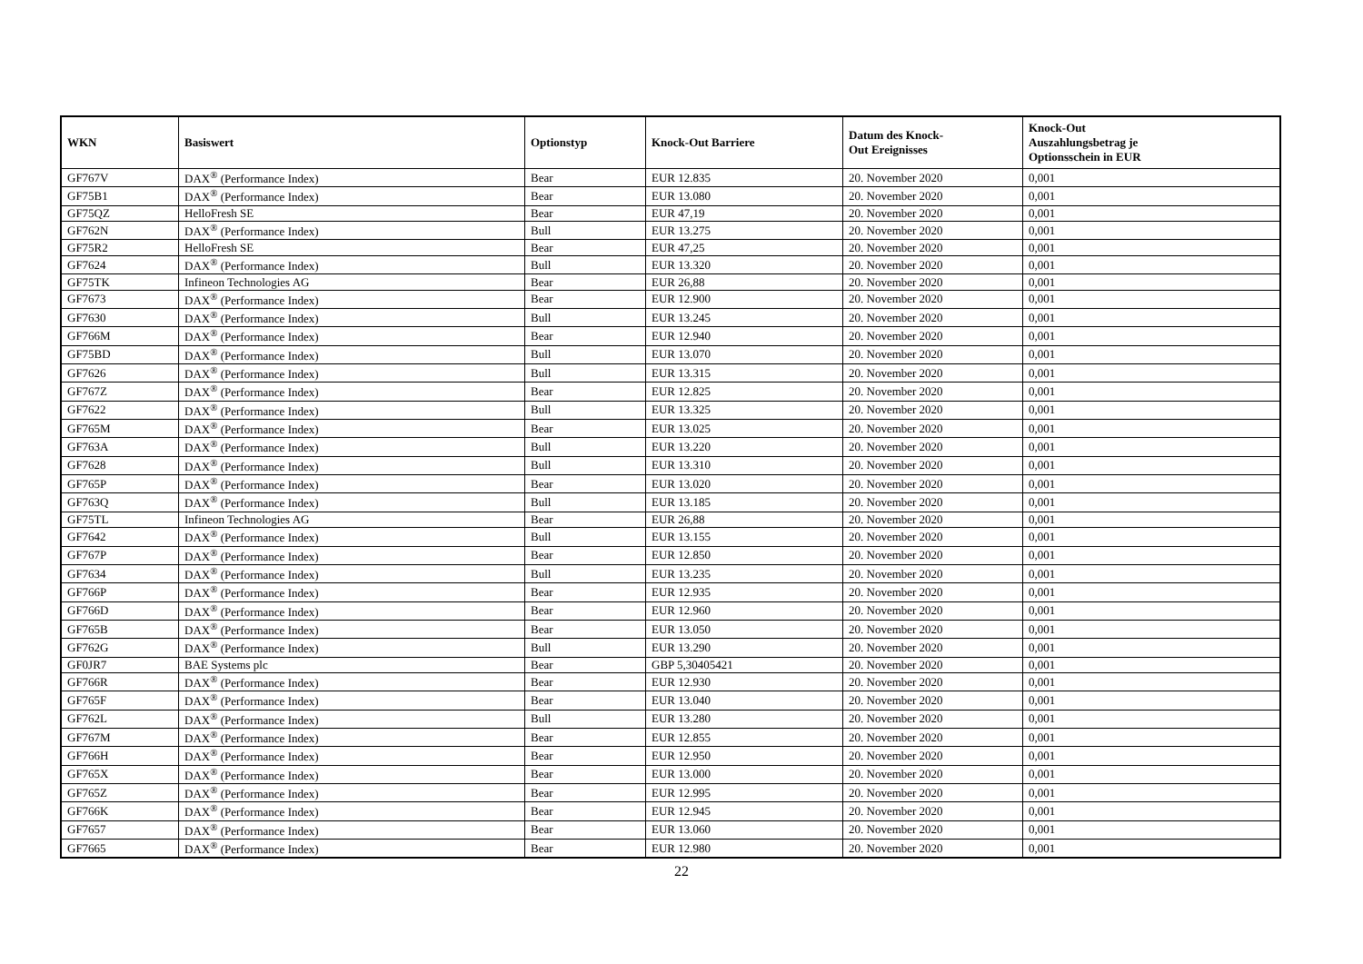| WKN | Basiswert | Optionstyp | Knock-Out Barriere | Datum des Knock- Out Ereignisses | Knock-Out Auszahlungsbetrag je Optionsschein in EUR |
| --- | --- | --- | --- | --- | --- |
| GF767V | DAX<sup>®</sup> (Performance Index) | Bear | EUR 12.835 | 20. November 2020 | 0,001 |
| GF75B1 | DAX<sup>®</sup> (Performance Index) | Bear | EUR 13.080 | 20. November 2020 | 0,001 |
| GF75QZ | HelloFresh SE | Bear | EUR 47,19 | 20. November 2020 | 0,001 |
| GF762N | DAX<sup>®</sup> (Performance Index) | Bull | EUR 13.275 | 20. November 2020 | 0,001 |
| GF75R2 | HelloFresh SE | Bear | EUR 47,25 | 20. November 2020 | 0,001 |
| GF7624 | DAX<sup>®</sup> (Performance Index) | Bull | EUR 13.320 | 20. November 2020 | 0,001 |
| GF75TK | Infineon Technologies AG | Bear | EUR 26,88 | 20. November 2020 | 0,001 |
| GF7673 | DAX<sup>®</sup> (Performance Index) | Bear | EUR 12.900 | 20. November 2020 | 0,001 |
| GF7630 | DAX<sup>®</sup> (Performance Index) | Bull | EUR 13.245 | 20. November 2020 | 0,001 |
| GF766M | DAX<sup>®</sup> (Performance Index) | Bear | EUR 12.940 | 20. November 2020 | 0,001 |
| GF75BD | DAX<sup>®</sup> (Performance Index) | Bull | EUR 13.070 | 20. November 2020 | 0,001 |
| GF7626 | DAX<sup>®</sup> (Performance Index) | Bull | EUR 13.315 | 20. November 2020 | 0,001 |
| GF767Z | DAX<sup>®</sup> (Performance Index) | Bear | EUR 12.825 | 20. November 2020 | 0,001 |
| GF7622 | DAX<sup>®</sup> (Performance Index) | Bull | EUR 13.325 | 20. November 2020 | 0,001 |
| GF765M | DAX<sup>®</sup> (Performance Index) | Bear | EUR 13.025 | 20. November 2020 | 0,001 |
| GF763A | DAX<sup>®</sup> (Performance Index) | Bull | EUR 13.220 | 20. November 2020 | 0,001 |
| GF7628 | DAX<sup>®</sup> (Performance Index) | Bull | EUR 13.310 | 20. November 2020 | 0,001 |
| GF765P | DAX<sup>®</sup> (Performance Index) | Bear | EUR 13.020 | 20. November 2020 | 0,001 |
| GF763Q | DAX<sup>®</sup> (Performance Index) | Bull | EUR 13.185 | 20. November 2020 | 0,001 |
| GF75TL | Infineon Technologies AG | Bear | EUR 26,88 | 20. November 2020 | 0,001 |
| GF7642 | DAX<sup>®</sup> (Performance Index) | Bull | EUR 13.155 | 20. November 2020 | 0,001 |
| GF767P | DAX<sup>®</sup> (Performance Index) | Bear | EUR 12.850 | 20. November 2020 | 0,001 |
| GF7634 | DAX<sup>®</sup> (Performance Index) | Bull | EUR 13.235 | 20. November 2020 | 0,001 |
| GF766P | DAX<sup>®</sup> (Performance Index) | Bear | EUR 12.935 | 20. November 2020 | 0,001 |
| GF766D | DAX<sup>®</sup> (Performance Index) | Bear | EUR 12.960 | 20. November 2020 | 0,001 |
| GF765B | DAX<sup>®</sup> (Performance Index) | Bear | EUR 13.050 | 20. November 2020 | 0,001 |
| GF762G | DAX<sup>®</sup> (Performance Index) | Bull | EUR 13.290 | 20. November 2020 | 0,001 |
| GF0JR7 | BAE Systems plc | Bear | GBP 5,30405421 | 20. November 2020 | 0,001 |
| GF766R | DAX<sup>®</sup> (Performance Index) | Bear | EUR 12.930 | 20. November 2020 | 0,001 |
| GF765F | DAX<sup>®</sup> (Performance Index) | Bear | EUR 13.040 | 20. November 2020 | 0,001 |
| GF762L | DAX<sup>®</sup> (Performance Index) | Bull | EUR 13.280 | 20. November 2020 | 0,001 |
| GF767M | DAX<sup>®</sup> (Performance Index) | Bear | EUR 12.855 | 20. November 2020 | 0,001 |
| GF766H | DAX<sup>®</sup> (Performance Index) | Bear | EUR 12.950 | 20. November 2020 | 0,001 |
| GF765X | DAX<sup>®</sup> (Performance Index) | Bear | EUR 13.000 | 20. November 2020 | 0,001 |
| GF765Z | DAX<sup>®</sup> (Performance Index) | Bear | EUR 12.995 | 20. November 2020 | 0,001 |
| GF766K | DAX<sup>®</sup> (Performance Index) | Bear | EUR 12.945 | 20. November 2020 | 0,001 |
| GF7657 | DAX<sup>®</sup> (Performance Index) | Bear | EUR 13.060 | 20. November 2020 | 0,001 |
| GF7665 | DAX<sup>®</sup> (Performance Index) | Bear | EUR 12.980 | 20. November 2020 | 0,001 |
22